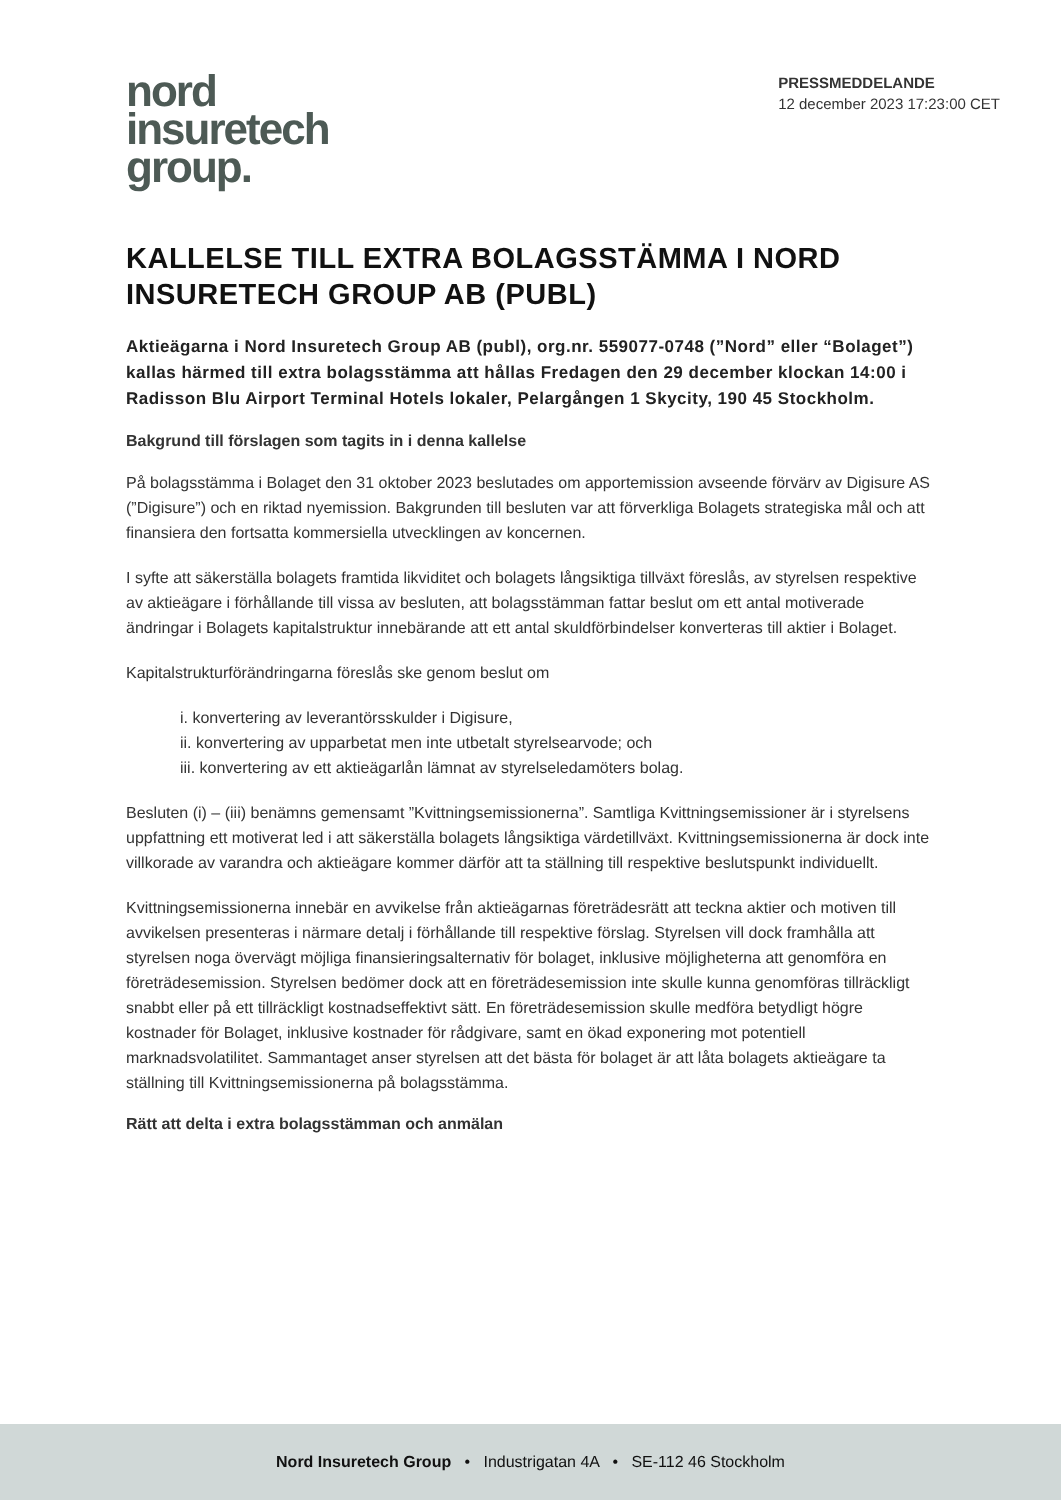nord
insuretech
group.
PRESSMEDDELANDE
12 december 2023 17:23:00 CET
KALLELSE TILL EXTRA BOLAGSSTÄMMA I NORD INSURETECH GROUP AB (PUBL)
Aktieägarna i Nord Insuretech Group AB (publ), org.nr. 559077-0748 (”Nord” eller “Bolaget”) kallas härmed till extra bolagsstämma att hållas Fredagen den 29 december klockan 14:00 i Radisson Blu Airport Terminal Hotels lokaler, Pelargången 1 Skycity, 190 45 Stockholm.
Bakgrund till förslagen som tagits in i denna kallelse
På bolagsstämma i Bolaget den 31 oktober 2023 beslutades om apportemission avseende förvärv av Digisure AS (”Digisure”) och en riktad nyemission. Bakgrunden till besluten var att förverkliga Bolagets strategiska mål och att finansiera den fortsatta kommersiella utvecklingen av koncernen.
I syfte att säkerställa bolagets framtida likviditet och bolagets långsiktiga tillväxt föreslås, av styrelsen respektive av aktieägare i förhållande till vissa av besluten, att bolagsstämman fattar beslut om ett antal motiverade ändringar i Bolagets kapitalstruktur innebärande att ett antal skuldförbindelser konverteras till aktier i Bolaget.
Kapitalstrukturförändringarna föreslås ske genom beslut om
i. konvertering av leverantörsskulder i Digisure,
ii. konvertering av upparbetat men inte utbetalt styrelsearvode; och
iii. konvertering av ett aktieägarlån lämnat av styrelseledamöters bolag.
Besluten (i) – (iii) benämns gemensamt ”Kvittningsemissionerna”. Samtliga Kvittningsemissioner är i styrelsens uppfattning ett motiverat led i att säkerställa bolagets långsiktiga värdetillväxt. Kvittningsemissionerna är dock inte villkorade av varandra och aktieägare kommer därför att ta ställning till respektive beslutspunkt individuellt.
Kvittningsemissionerna innebär en avvikelse från aktieägarnas företrädesrätt att teckna aktier och motiven till avvikelsen presenteras i närmare detalj i förhållande till respektive förslag. Styrelsen vill dock framhålla att styrelsen noga övervägt möjliga finansieringsalternativ för bolaget, inklusive möjligheterna att genomföra en företrädesemission. Styrelsen bedömer dock att en företrädesemission inte skulle kunna genomföras tillräckligt snabbt eller på ett tillräckligt kostnadseffektivt sätt. En företrädesemission skulle medföra betydligt högre kostnader för Bolaget, inklusive kostnader för rådgivare, samt en ökad exponering mot potentiell marknadsvolatilitet. Sammantaget anser styrelsen att det bästa för bolaget är att låta bolagets aktieägare ta ställning till Kvittningsemissionerna på bolagsstämma.
Rätt att delta i extra bolagsstämman och anmälan
Nord Insuretech Group • Industrigatan 4A • SE-112 46 Stockholm